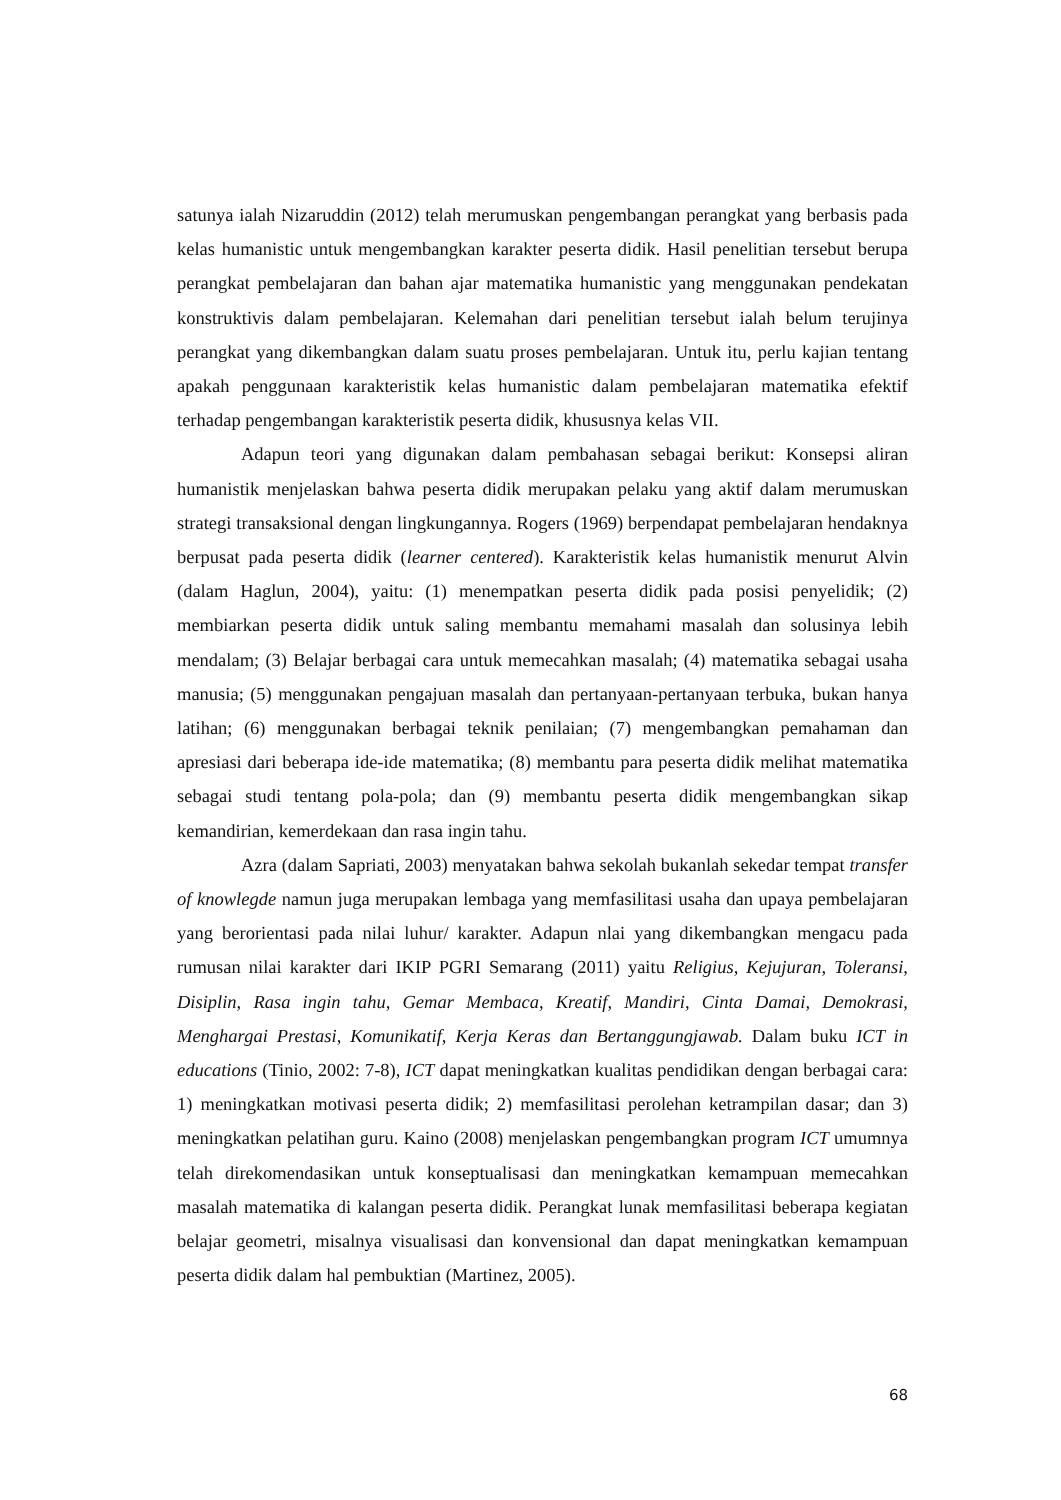satunya ialah Nizaruddin (2012) telah merumuskan pengembangan perangkat yang berbasis pada kelas humanistic untuk mengembangkan karakter peserta didik. Hasil penelitian tersebut berupa perangkat pembelajaran dan bahan ajar matematika humanistic yang menggunakan pendekatan konstruktivis dalam pembelajaran. Kelemahan dari penelitian tersebut ialah belum terujinya perangkat yang dikembangkan dalam suatu proses pembelajaran. Untuk itu, perlu kajian tentang apakah penggunaan karakteristik kelas humanistic dalam pembelajaran matematika efektif terhadap pengembangan karakteristik peserta didik, khususnya kelas VII.
Adapun teori yang digunakan dalam pembahasan sebagai berikut: Konsepsi aliran humanistik menjelaskan bahwa peserta didik merupakan pelaku yang aktif dalam merumuskan strategi transaksional dengan lingkungannya. Rogers (1969) berpendapat pembelajaran hendaknya berpusat pada peserta didik (learner centered). Karakteristik kelas humanistik menurut Alvin (dalam Haglun, 2004), yaitu: (1) menempatkan peserta didik pada posisi penyelidik; (2) membiarkan peserta didik untuk saling membantu memahami masalah dan solusinya lebih mendalam; (3) Belajar berbagai cara untuk memecahkan masalah; (4) matematika sebagai usaha manusia; (5) menggunakan pengajuan masalah dan pertanyaan-pertanyaan terbuka, bukan hanya latihan; (6) menggunakan berbagai teknik penilaian; (7) mengembangkan pemahaman dan apresiasi dari beberapa ide-ide matematika; (8) membantu para peserta didik melihat matematika sebagai studi tentang pola-pola; dan (9) membantu peserta didik mengembangkan sikap kemandirian, kemerdekaan dan rasa ingin tahu.
Azra (dalam Sapriati, 2003) menyatakan bahwa sekolah bukanlah sekedar tempat transfer of knowlegde namun juga merupakan lembaga yang memfasilitasi usaha dan upaya pembelajaran yang berorientasi pada nilai luhur/ karakter. Adapun nlai yang dikembangkan mengacu pada rumusan nilai karakter dari IKIP PGRI Semarang (2011) yaitu Religius, Kejujuran, Toleransi, Disiplin, Rasa ingin tahu, Gemar Membaca, Kreatif, Mandiri, Cinta Damai, Demokrasi, Menghargai Prestasi, Komunikatif, Kerja Keras dan Bertanggungjawab. Dalam buku ICT in educations (Tinio, 2002: 7-8), ICT dapat meningkatkan kualitas pendidikan dengan berbagai cara: 1) meningkatkan motivasi peserta didik; 2) memfasilitasi perolehan ketrampilan dasar; dan 3) meningkatkan pelatihan guru. Kaino (2008) menjelaskan pengembangkan program ICT umumnya telah direkomendasikan untuk konseptualisasi dan meningkatkan kemampuan memecahkan masalah matematika di kalangan peserta didik. Perangkat lunak memfasilitasi beberapa kegiatan belajar geometri, misalnya visualisasi dan konvensional dan dapat meningkatkan kemampuan peserta didik dalam hal pembuktian (Martinez, 2005).
68